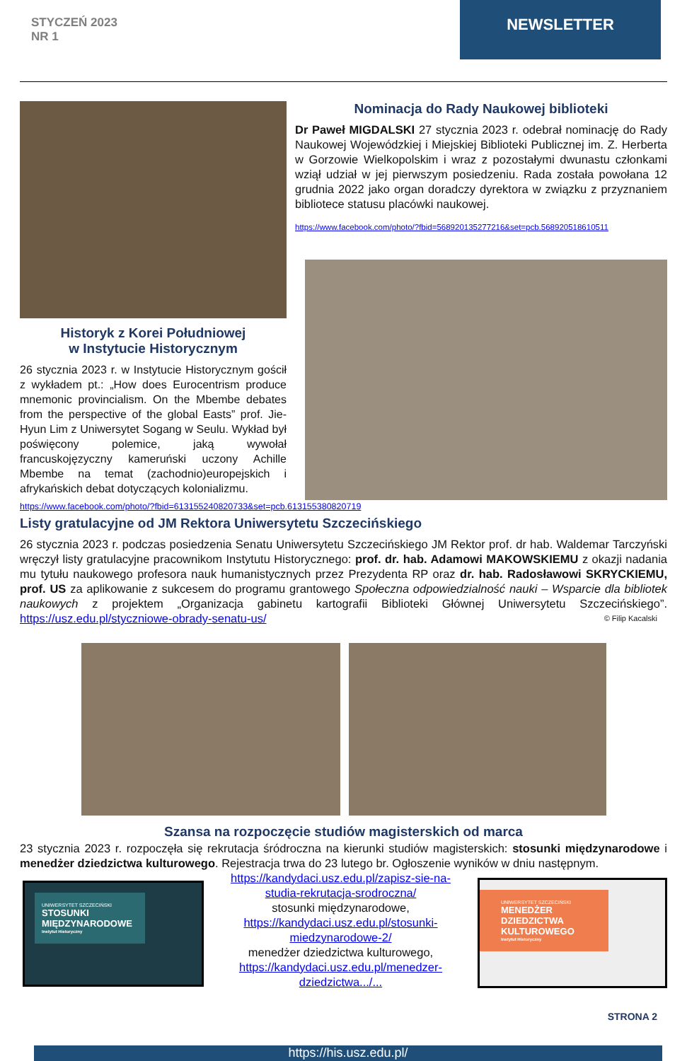STYCZEŃ 2023
NR 1
NEWSLETTER
Historyk z Korei Południowej
w Instytucie Historycznym
26 stycznia 2023 r. w Instytucie Historycznym gościł z wykładem pt.: „How does Eurocentrism produce mnemonic provincialism. On the Mbembe debates from the perspective of the global Easts” prof. Jie-Hyun Lim z Uniwersytet Sogang w Seulu. Wykład był poświęcony polemice, jaką wywołał francuskojęzyczny kameruński uczony Achille Mbembe na temat (zachodnio)europejskich i afrykańskich debat dotyczących kolonializmu.
Nominacja do Rady Naukowej biblioteki
Dr Paweł MIGDALSKI 27 stycznia 2023 r. odebrał nominację do Rady Naukowej Wojewódzkiej i Miejskiej Biblioteki Publicznej im. Z. Herberta w Gorzowie Wielkopolskim i wraz z pozostałymi dwunastu członkami wziął udział w jej pierwszym posiedzeniu. Rada została powołana 12 grudnia 2022 jako organ doradczy dyrektora w związku z przyznaniem bibliotece statusu placówki naukowej.
https://www.facebook.com/photo/?fbid=568920135277216&set=pcb.568920518610511
https://www.facebook.com/photo/?fbid=613155240820733&set=pcb.613155380820719
Listy gratulacyjne od JM Rektora Uniwersytetu Szczecińskiego
26 stycznia 2023 r. podczas posiedzenia Senatu Uniwersytetu Szczecińskiego JM Rektor prof. dr hab. Waldemar Tarczyński wręczył listy gratulacyjne pracownikom Instytutu Historycznego: prof. dr. hab. Adamowi MAKOWSKIEMU z okazji nadania mu tytułu naukowego profesora nauk humanistycznych przez Prezydenta RP oraz dr. hab. Radosławowi SKRYCKIEMU, prof. US za aplikowanie z sukcesem do programu grantowego Społeczna odpowiedzialność nauki – Wsparcie dla bibliotek naukowych z projektem „Organizacja gabinetu kartografii Biblioteki Głównej Uniwersytetu Szczecińskiego”. https://usz.edu.pl/styczniowe-obrady-senatu-us/ © Filip Kacalski
Szansa na rozpoczęcie studiów magisterskich od marca
23 stycznia 2023 r. rozpoczęła się rekrutacja śródroczna na kierunki studiów magisterskich: stosunki międzynarodowe i menedżer dziedzictwa kulturowego. Rejestracja trwa do 23 lutego br. Ogłoszenie wyników w dniu następnym.
UNIWERSYTET SZCZECIŃSKI
STOSUNKI
MIĘDZYNARODOWE
Instytut Historyczny
https://kandydaci.usz.edu.pl/zapisz-sie-na-studia-rekrutacja-srodroczna/
stosunki międzynarodowe,
https://kandydaci.usz.edu.pl/stosunki-miedzynarodowe-2/
menedżer dziedzictwa kulturowego,
https://kandydaci.usz.edu.pl/menedzer-dziedzictwa.../...
UNIWERSYTET SZCZECIŃSKI
MENEDŻER
DZIEDZICTWA
KULTUROWEGO
Instytut Historyczny
STRONA 2
https://his.usz.edu.pl/